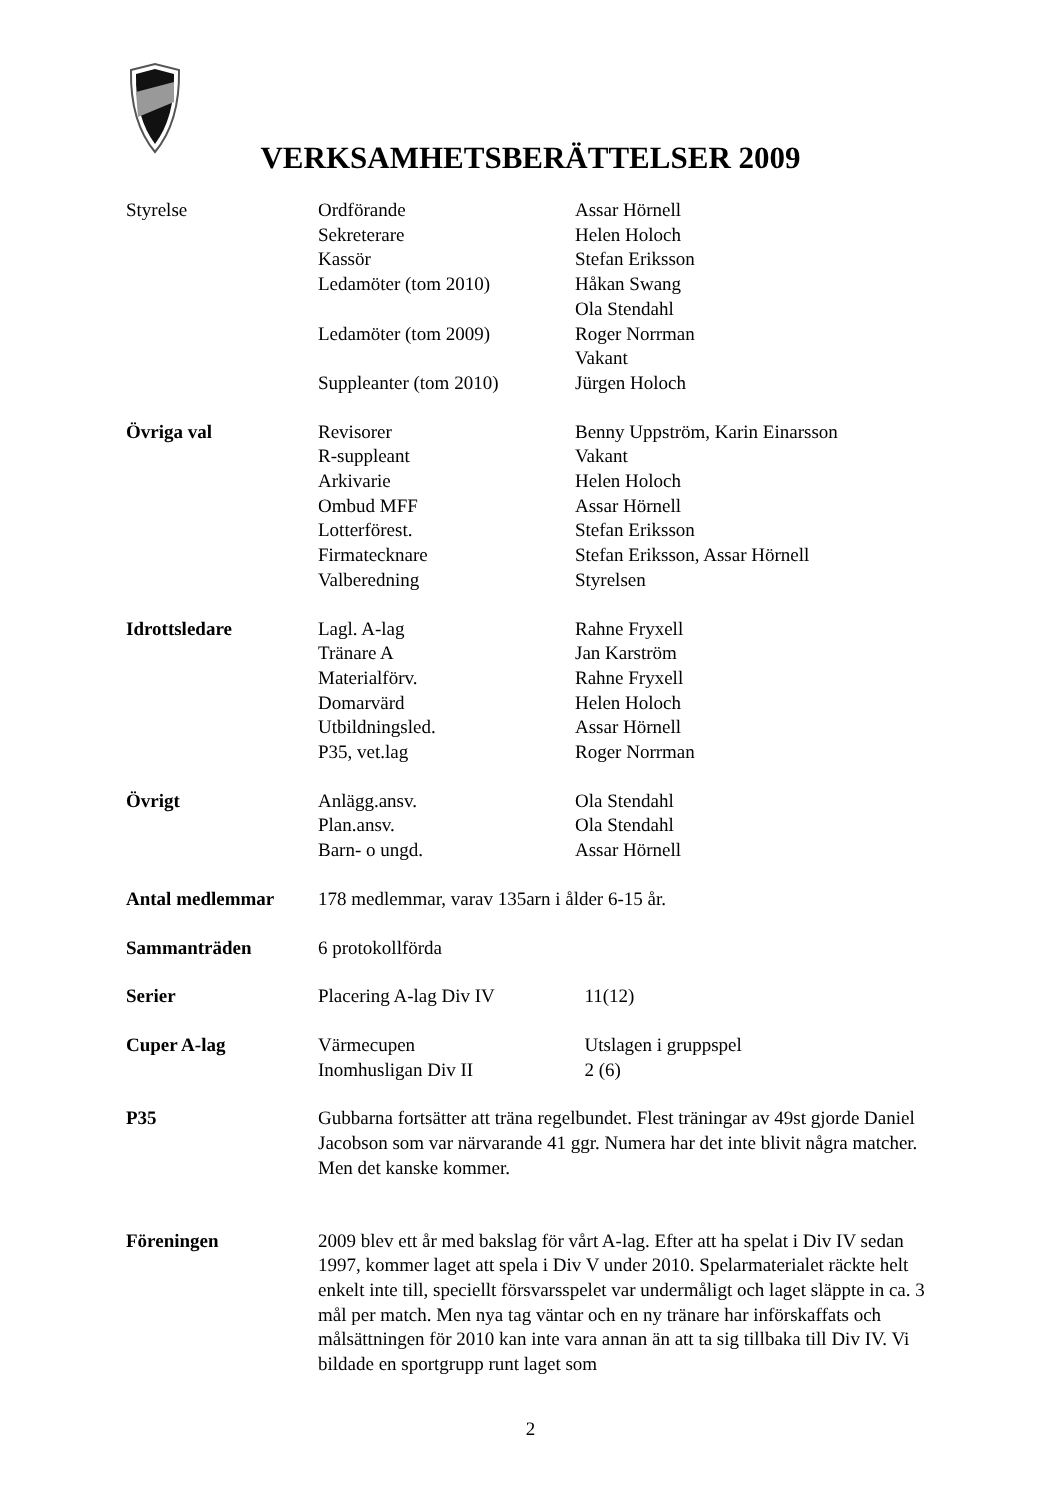VERKSAMHETSBERÄTTELSER 2009
| Styrelse | Ordförande | Assar Hörnell |
| | Sekreterare | Helen Holoch |
| | Kassör | Stefan Eriksson |
| | Ledamöter (tom 2010) | Håkan Swang |
| | | Ola Stendahl |
| | Ledamöter (tom 2009) | Roger Norrman |
| | | Vakant |
| | Suppleanter (tom 2010) | Jürgen Holoch |
| Övriga val | Revisorer | Benny Uppström, Karin Einarsson |
| | R-suppleant | Vakant |
| | Arkivarie | Helen Holoch |
| | Ombud MFF | Assar Hörnell |
| | Lotterförest. | Stefan Eriksson |
| | Firmatecknare | Stefan Eriksson, Assar Hörnell |
| | Valberedning | Styrelsen |
| Idrottsledare | Lagl. A-lag | Rahne Fryxell |
| | Tränare A | Jan Karström |
| | Materialförv. | Rahne Fryxell |
| | Domarvärd | Helen Holoch |
| | Utbildningsled. | Assar Hörnell |
| | P35, vet.lag | Roger Norrman |
| Övrigt | Anlägg.ansv. | Ola Stendahl |
| | Plan.ansv. | Ola Stendahl |
| | Barn- o ungd. | Assar Hörnell |
| Antal medlemmar | 178 medlemmar, varav 135arn i ålder 6-15 år. | |
| Sammanträden | 6 protokollförda | |
| Serier | Placering A-lag Div IV | 11(12) |
| Cuper A-lag | Värmecupen | Utslagen i gruppspel |
| | Inomhusligan Div II | 2 (6) |
| P35 | Gubbarna fortsätter att träna regelbundet. Flest träningar av 49st gjorde Daniel Jacobson som var närvarande 41 ggr. Numera har det inte blivit några matcher. Men det kanske kommer. | |
| Föreningen | 2009 blev ett år med bakslag för vårt A-lag. Efter att ha spelat i Div IV sedan 1997, kommer laget att spela i Div V under 2010. Spelarmaterialet räckte helt enkelt inte till, speciellt försvarsspelet var undermåligt och laget släppte in ca. 3 mål per match. Men nya tag väntar och en ny tränare har införskaffats och målsättningen för 2010 kan inte vara annan än att ta sig tillbaka till Div IV. Vi bildade en sportgrupp runt laget som | |
2